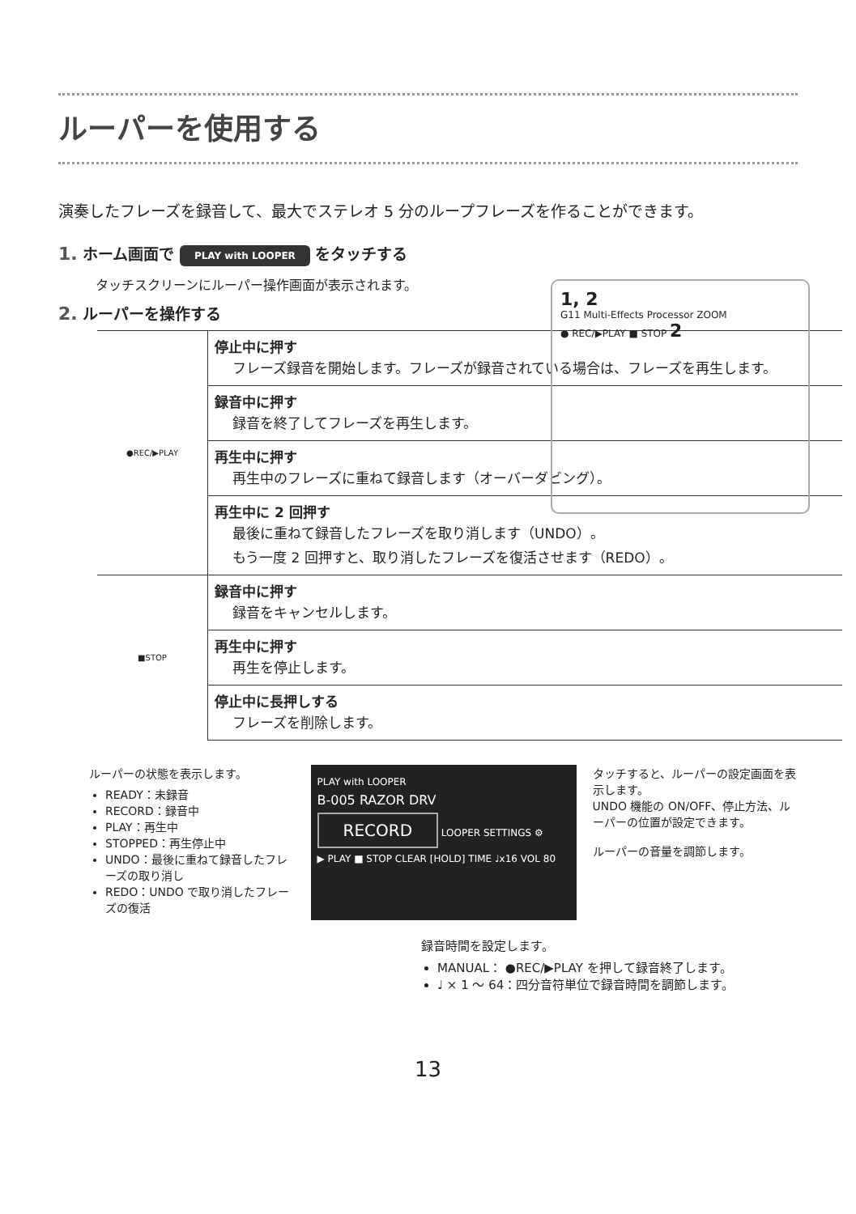ルーパーを使用する
演奏したフレーズを録音して、最大でステレオ 5 分のループフレーズを作ることができます。
1, 2
G11 Multi-Effects Processor ZOOM
● REC/▶PLAY ■ STOP 2
1. ホーム画面で PLAY with LOOPER をタッチする
タッチスクリーンにルーパー操作画面が表示されます。
2. ルーパーを操作する
| ●REC/▶PLAY | 停止中に押す フレーズ録音を開始します。フレーズが録音されている場合は、フレーズを再生します。 |
| | 録音中に押す 録音を終了してフレーズを再生します。 |
| | 再生中に押す 再生中のフレーズに重ねて録音します（オーバーダビング）。 |
| | 再生中に 2 回押す 最後に重ねて録音したフレーズを取り消します（UNDO）。 もう一度 2 回押すと、取り消したフレーズを復活させます（REDO）。 |
| ■STOP | 録音中に押す 録音をキャンセルします。 |
| | 再生中に押す 再生を停止します。 |
| | 停止中に長押しする フレーズを削除します。 |
ルーパーの状態を表示します。
READY：未録音
RECORD：録音中
PLAY：再生中
STOPPED：再生停止中
UNDO：最後に重ねて録音したフレーズの取り消し
REDO：UNDO で取り消したフレーズの復活
PLAY with LOOPER
B-005 RAZOR DRV
RECORD LOOPER SETTINGS ⚙
▶ PLAY ■ STOP CLEAR [HOLD] TIME ♩x16 VOL 80
タッチすると、ルーパーの設定画面を表示します。
UNDO 機能の ON/OFF、停止方法、ルーパーの位置が設定できます。
ルーパーの音量を調節します。
録音時間を設定します。
MANUAL： ●REC/▶PLAY を押して録音終了します。
♩ × 1 ～ 64：四分音符単位で録音時間を調節します。
13